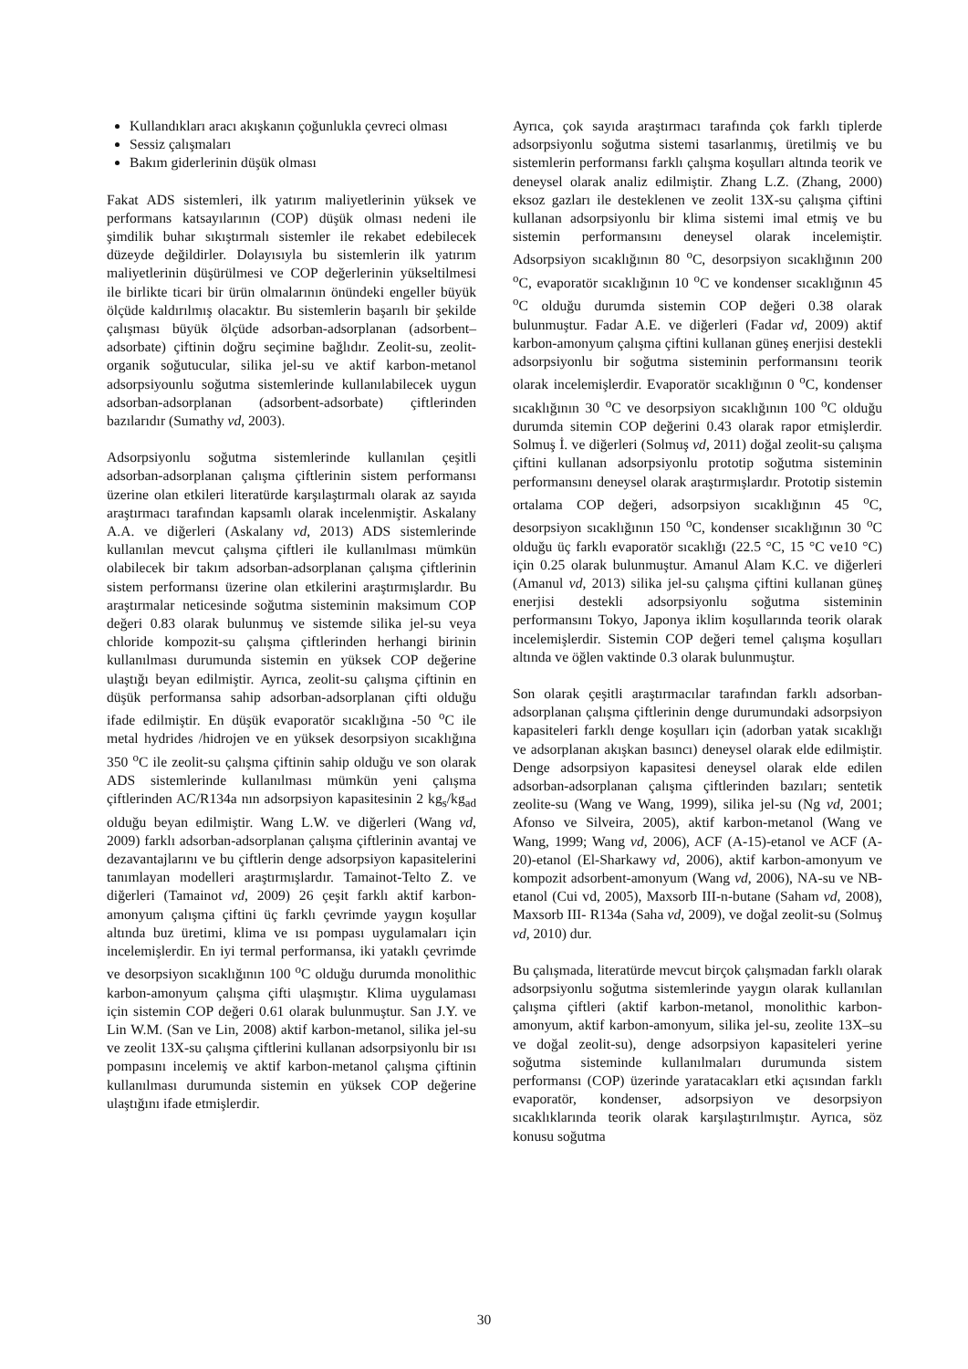Kullandıkları aracı akışkanın çoğunlukla çevreci olması
Sessiz çalışmaları
Bakım giderlerinin düşük olması
Fakat ADS sistemleri, ilk yatırım maliyetlerinin yüksek ve performans katsayılarının (COP) düşük olması nedeni ile şimdilik buhar sıkıştırmalı sistemler ile rekabet edebilecek düzeyde değildirler. Dolayısıyla bu sistemlerin ilk yatırım maliyetlerinin düşürülmesi ve COP değerlerinin yükseltilmesi ile birlikte ticari bir ürün olmalarının önündeki engeller büyük ölçüde kaldırılmış olacaktır. Bu sistemlerin başarılı bir şekilde çalışması büyük ölçüde adsorban-adsorplanan (adsorbent–adsorbate) çiftinin doğru seçimine bağlıdır. Zeolit-su, zeolit-organik soğutucular, silika jel-su ve aktif karbon-metanol adsorpsiyounlu soğutma sistemlerinde kullanılabilecek uygun adsorban-adsorplanan (adsorbent-adsorbate) çiftlerinden bazılarıdır (Sumathy vd, 2003).
Adsorpsiyonlu soğutma sistemlerinde kullanılan çeşitli adsorban-adsorplanan çalışma çiftlerinin sistem performansı üzerine olan etkileri literatürde karşılaştırmalı olarak az sayıda araştırmacı tarafından kapsamlı olarak incelenmiştir. Askalany A.A. ve diğerleri (Askalany vd, 2013) ADS sistemlerinde kullanılan mevcut çalışma çiftleri ile kullanılması mümkün olabilecek bir takım adsorban-adsorplanan çalışma çiftlerinin sistem performansı üzerine olan etkilerini araştırmışlardır. Bu araştırmalar neticesinde soğutma sisteminin maksimum COP değeri 0.83 olarak bulunmuş ve sistemde silika jel-su veya chloride kompozit-su çalışma çiftlerinden herhangi birinin kullanılması durumunda sistemin en yüksek COP değerine ulaştığı beyan edilmiştir. Ayrıca, zeolit-su çalışma çiftinin en düşük performansa sahip adsorban-adsorplanan çifti olduğu ifade edilmiştir. En düşük evaporatör sıcaklığına -50 <sup>o</sup>C ile metal hydrides /hidrojen ve en yüksek desorpsiyon sıcaklığına 350 <sup>o</sup>C ile zeolit-su çalışma çiftinin sahip olduğu ve son olarak ADS sistemlerinde kullanılması mümkün yeni çalışma çiftlerinden AC/R134a nın adsorpsiyon kapasitesinin 2 kg<sub>s</sub>/kg<sub>ad</sub> olduğu beyan edilmiştir. Wang L.W. ve diğerleri (Wang vd, 2009) farklı adsorban-adsorplanan çalışma çiftlerinin avantaj ve dezavantajlarını ve bu çiftlerin denge adsorpsiyon kapasitelerini tanımlayan modelleri araştırmışlardır. Tamainot-Telto Z. ve diğerleri (Tamainot vd, 2009) 26 çeşit farklı aktif karbon-amonyum çalışma çiftini üç farklı çevrimde yaygın koşullar altında buz üretimi, klima ve ısı pompası uygulamaları için incelemişlerdir. En iyi termal performansa, iki yataklı çevrimde ve desorpsiyon sıcaklığının 100 <sup>o</sup>C olduğu durumda monolithic karbon-amonyum çalışma çifti ulaşmıştır. Klima uygulaması için sistemin COP değeri 0.61 olarak bulunmuştur. San J.Y. ve Lin W.M. (San ve Lin, 2008) aktif karbon-metanol, silika jel-su ve zeolit 13X-su çalışma çiftlerini kullanan adsorpsiyonlu bir ısı pompasını incelemiş ve aktif karbon-metanol çalışma çiftinin kullanılması durumunda sistemin en yüksek COP değerine ulaştığını ifade etmişlerdir.
Ayrıca, çok sayıda araştırmacı tarafında çok farklı tiplerde adsorpsiyonlu soğutma sistemi tasarlanmış, üretilmiş ve bu sistemlerin performansı farklı çalışma koşulları altında teorik ve deneysel olarak analiz edilmiştir. Zhang L.Z. (Zhang, 2000) eksoz gazları ile desteklenen ve zeolit 13X-su çalışma çiftini kullanan adsorpsiyonlu bir klima sistemi imal etmiş ve bu sistemin performansını deneysel olarak incelemiştir. Adsorpsiyon sıcaklığının 80 <sup>o</sup>C, desorpsiyon sıcaklığının 200 <sup>o</sup>C, evaporatör sıcaklığının 10 <sup>o</sup>C ve kondenser sıcaklığının 45 <sup>o</sup>C olduğu durumda sistemin COP değeri 0.38 olarak bulunmuştur. Fadar A.E. ve diğerleri (Fadar vd, 2009) aktif karbon-amonyum çalışma çiftini kullanan güneş enerjisi destekli adsorpsiyonlu bir soğutma sisteminin performansını teorik olarak incelemişlerdir. Evaporatör sıcaklığının 0 <sup>o</sup>C, kondenser sıcaklığının 30 <sup>o</sup>C ve desorpsiyon sıcaklığının 100 <sup>o</sup>C olduğu durumda sitemin COP değerini 0.43 olarak rapor etmişlerdir. Solmuş İ. ve diğerleri (Solmuş vd, 2011) doğal zeolit-su çalışma çiftini kullanan adsorpsiyonlu prototip soğutma sisteminin performansını deneysel olarak araştırmışlardır. Prototip sistemin ortalama COP değeri, adsorpsiyon sıcaklığının 45 <sup>o</sup>C, desorpsiyon sıcaklığının 150 <sup>o</sup>C, kondenser sıcaklığının 30 <sup>o</sup>C olduğu üç farklı evaporatör sıcaklığı (22.5 °C, 15 °C ve10 °C) için 0.25 olarak bulunmuştur. Amanul Alam K.C. ve diğerleri (Amanul vd, 2013) silika jel-su çalışma çiftini kullanan güneş enerjisi destekli adsorpsiyonlu soğutma sisteminin performansını Tokyo, Japonya iklim koşullarında teorik olarak incelemişlerdir. Sistemin COP değeri temel çalışma koşulları altında ve öğlen vaktinde 0.3 olarak bulunmuştur.
Son olarak çeşitli araştırmacılar tarafından farklı adsorban-adsorplanan çalışma çiftlerinin denge durumundaki adsorpsiyon kapasiteleri farklı denge koşulları için (adorban yatak sıcaklığı ve adsorplanan akışkan basıncı) deneysel olarak elde edilmiştir. Denge adsorpsiyon kapasitesi deneysel olarak elde edilen adsorban-adsorplanan çalışma çiftlerinden bazıları; sentetik zeolite-su (Wang ve Wang, 1999), silika jel-su (Ng vd, 2001; Afonso ve Silveira, 2005), aktif karbon-metanol (Wang ve Wang, 1999; Wang vd, 2006), ACF (A-15)-etanol ve ACF (A-20)-etanol (El-Sharkawy vd, 2006), aktif karbon-amonyum ve kompozit adsorbent-amonyum (Wang vd, 2006), NA-su ve NB-etanol (Cui vd, 2005), Maxsorb III-n-butane (Saham vd, 2008), Maxsorb III- R134a (Saha vd, 2009), ve doğal zeolit-su (Solmuş vd, 2010) dur.
Bu çalışmada, literatürde mevcut birçok çalışmadan farklı olarak adsorpsiyonlu soğutma sistemlerinde yaygın olarak kullanılan çalışma çiftleri (aktif karbon-metanol, monolithic karbon-amonyum, aktif karbon-amonyum, silika jel-su, zeolite 13X–su ve doğal zeolit-su), denge adsorpsiyon kapasiteleri yerine soğutma sisteminde kullanılmaları durumunda sistem performansı (COP) üzerinde yaratacakları etki açısından farklı evaporatör, kondenser, adsorpsiyon ve desorpsiyon sıcaklıklarında teorik olarak karşılaştırılmıştır. Ayrıca, söz konusu soğutma
30